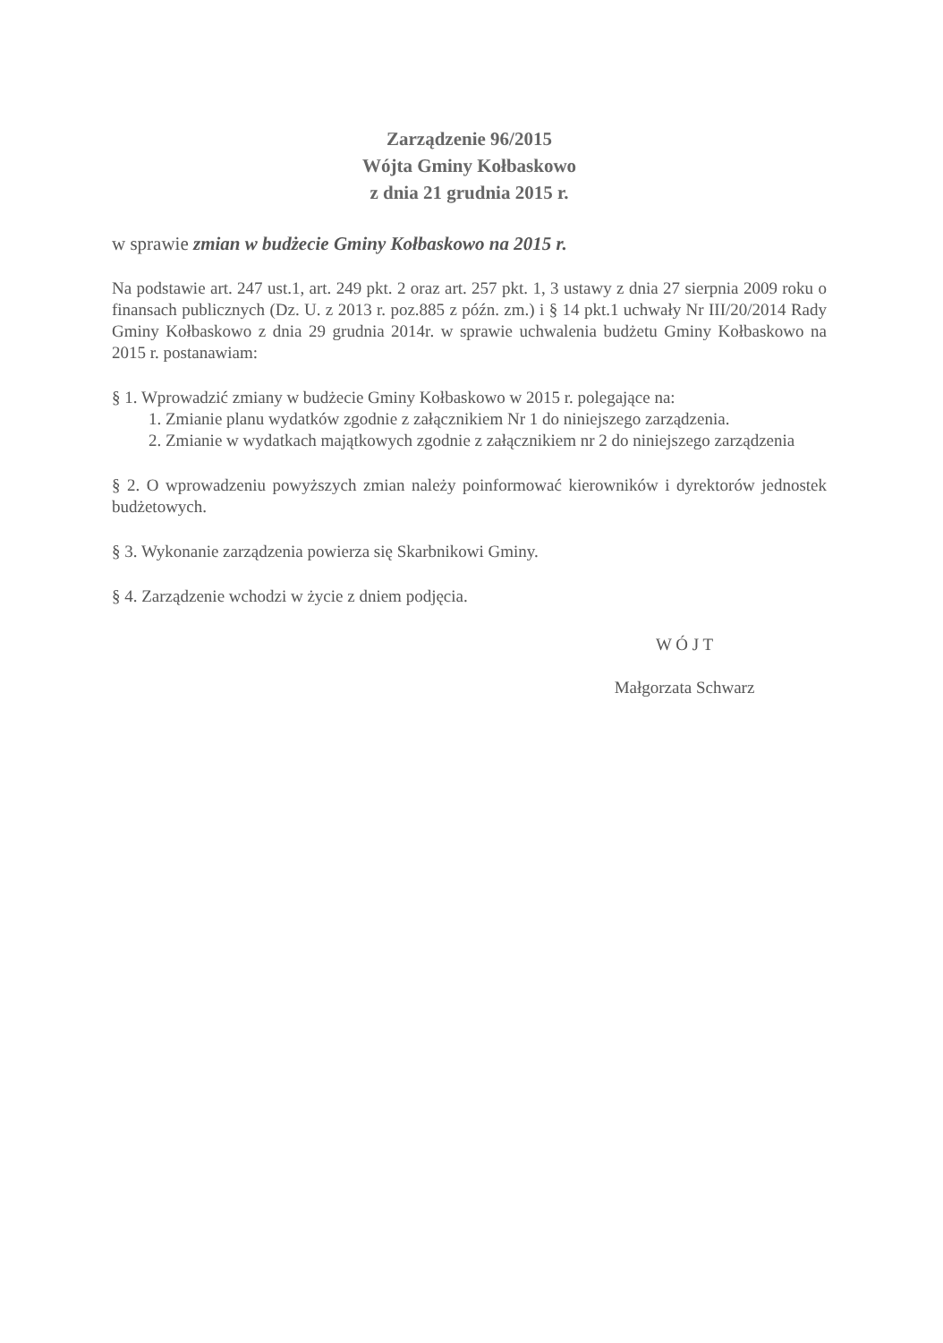Zarządzenie 96/2015
Wójta Gminy Kołbaskowo
z dnia 21 grudnia 2015 r.
w sprawie zmian w budżecie Gminy Kołbaskowo na 2015 r.
Na podstawie art. 247 ust.1, art. 249 pkt. 2 oraz art. 257 pkt. 1, 3 ustawy z dnia 27 sierpnia 2009 roku o finansach publicznych (Dz. U. z 2013 r. poz.885 z późn. zm.) i § 14 pkt.1 uchwały Nr III/20/2014 Rady Gminy Kołbaskowo z dnia 29 grudnia 2014r. w sprawie uchwalenia budżetu Gminy Kołbaskowo na 2015 r. postanawiam:
§ 1. Wprowadzić zmiany w budżecie Gminy Kołbaskowo w 2015 r. polegające na:
1. Zmianie planu wydatków zgodnie z załącznikiem Nr 1 do niniejszego zarządzenia.
2. Zmianie w wydatkach majątkowych zgodnie z załącznikiem nr 2 do niniejszego zarządzenia
§ 2. O wprowadzeniu powyższych zmian należy poinformować kierowników i dyrektorów jednostek budżetowych.
§ 3. Wykonanie zarządzenia powierza się Skarbnikowi Gminy.
§ 4. Zarządzenie wchodzi w życie z dniem podjęcia.
W Ó J T
Małgorzata Schwarz